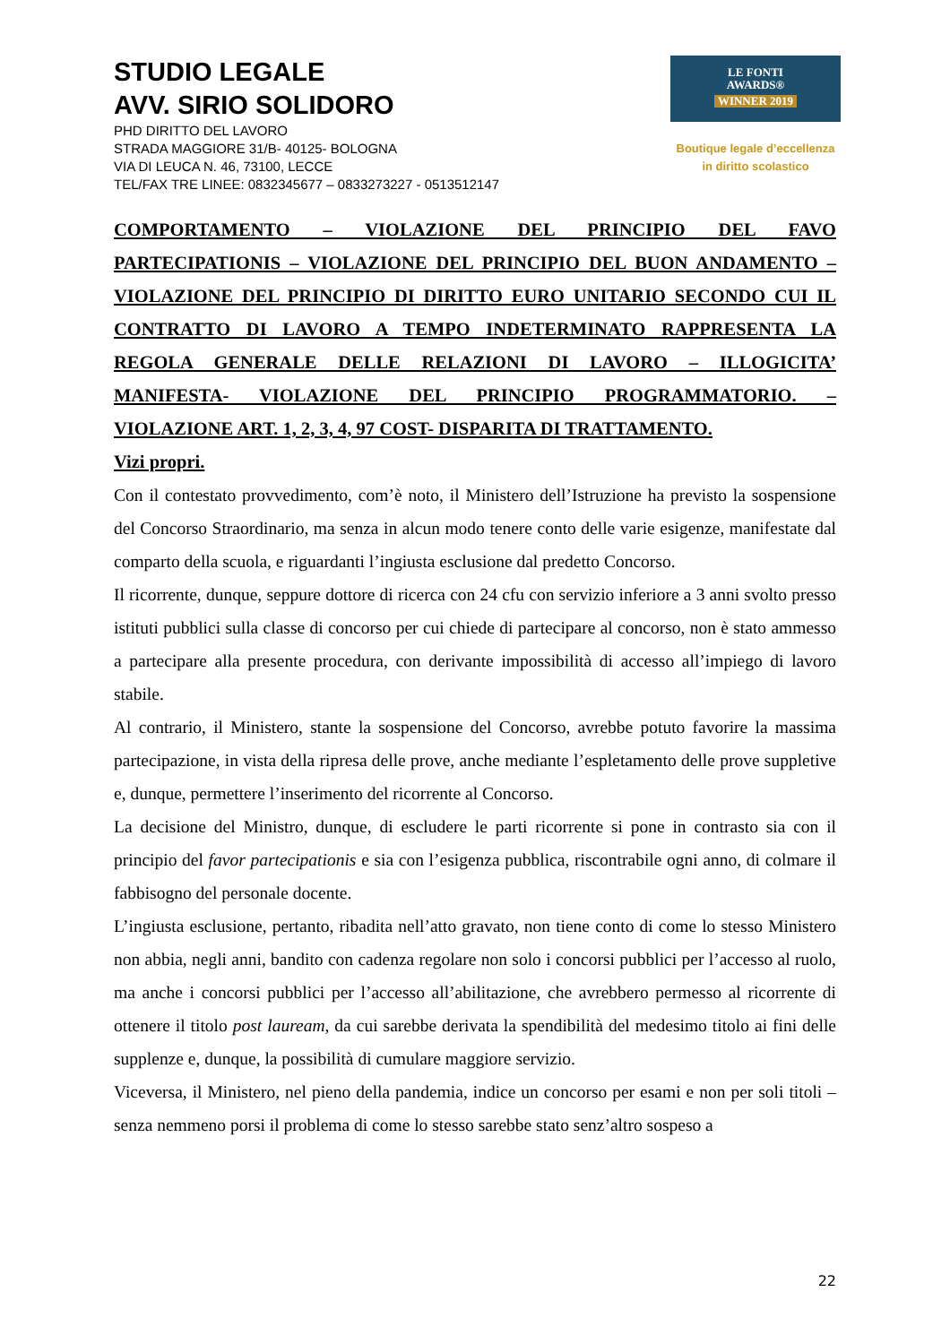STUDIO LEGALE
AVV. SIRIO SOLIDORO
PHD DIRITTO DEL LAVORO
STRADA MAGGIORE 31/B- 40125- BOLOGNA
VIA DI LEUCA N. 46, 73100, LECCE
TEL/FAX TRE LINEE: 0832345677 – 0833273227 - 0513512147
LE FONTI
AWARDS®
WINNER 2019
Boutique legale d’eccellenza
in diritto scolastico
COMPORTAMENTO – VIOLAZIONE DEL PRINCIPIO DEL FAVO
PARTECIPATIONIS – VIOLAZIONE DEL PRINCIPIO DEL BUON ANDAMENTO –
VIOLAZIONE DEL PRINCIPIO DI DIRITTO EURO UNITARIO SECONDO CUI IL
CONTRATTO DI LAVORO A TEMPO INDETERMINATO RAPPRESENTA LA
REGOLA GENERALE DELLE RELAZIONI DI LAVORO – ILLOGICITA’
MANIFESTA- VIOLAZIONE DEL PRINCIPIO PROGRAMMATORIO. –
VIOLAZIONE ART. 1, 2, 3, 4, 97 COST- DISPARITA DI TRATTAMENTO.
Vizi propri.
Con il contestato provvedimento, com’è noto, il Ministero dell’Istruzione ha previsto la sospensione del Concorso Straordinario, ma senza in alcun modo tenere conto delle varie esigenze, manifestate dal comparto della scuola, e riguardanti l’ingiusta esclusione dal predetto Concorso.
Il ricorrente, dunque, seppure dottore di ricerca con 24 cfu con servizio inferiore a 3 anni svolto presso istituti pubblici sulla classe di concorso per cui chiede di partecipare al concorso, non è stato ammesso a partecipare alla presente procedura, con derivante impossibilità di accesso all’impiego di lavoro stabile.
Al contrario, il Ministero, stante la sospensione del Concorso, avrebbe potuto favorire la massima partecipazione, in vista della ripresa delle prove, anche mediante l’espletamento delle prove suppletive e, dunque, permettere l’inserimento del ricorrente al Concorso.
La decisione del Ministro, dunque, di escludere le parti ricorrente si pone in contrasto sia con il principio del favor partecipationis e sia con l’esigenza pubblica, riscontrabile ogni anno, di colmare il fabbisogno del personale docente.
L’ingiusta esclusione, pertanto, ribadita nell’atto gravato, non tiene conto di come lo stesso Ministero non abbia, negli anni, bandito con cadenza regolare non solo i concorsi pubblici per l’accesso al ruolo, ma anche i concorsi pubblici per l’accesso all’abilitazione, che avrebbero permesso al ricorrente di ottenere il titolo post lauream, da cui sarebbe derivata la spendibilità del medesimo titolo ai fini delle supplenze e, dunque, la possibilità di cumulare maggiore servizio.
Viceversa, il Ministero, nel pieno della pandemia, indice un concorso per esami e non per soli titoli – senza nemmeno porsi il problema di come lo stesso sarebbe stato senz’altro sospeso a
22